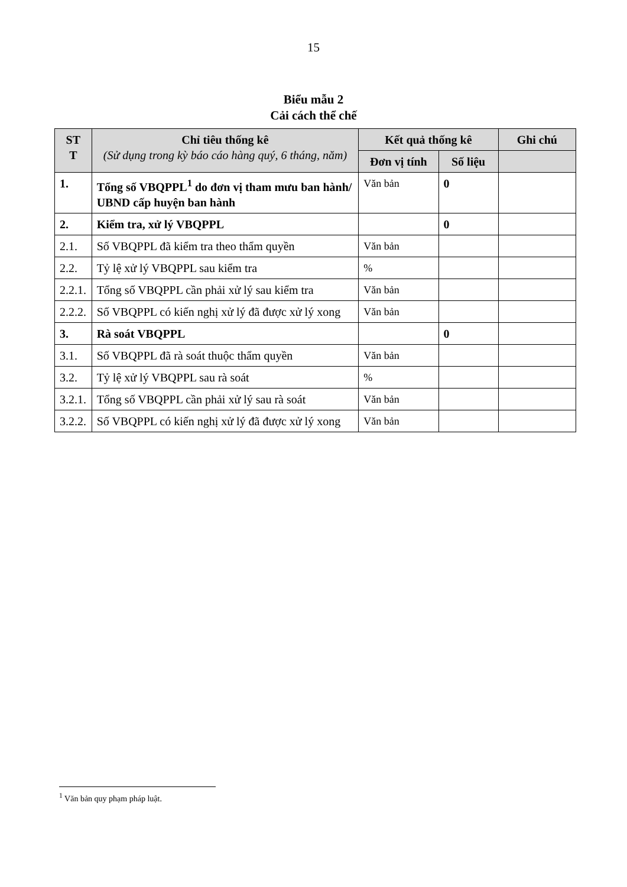15
Biểu mẫu 2
Cải cách thể chế
| ST T | Chỉ tiêu thống kê (Sử dụng trong kỳ báo cáo hàng quý, 6 tháng, năm) | Kết quả thống kê | | Ghi chú |
| --- | --- | --- | --- | --- |
| | | Đơn vị tính | Số liệu | |
| 1. | Tổng số VBQPPL<sup>1</sup> do đơn vị tham mưu ban hành/ UBND cấp huyện ban hành | Văn bản | 0 | |
| 2. | Kiểm tra, xử lý VBQPPL | | 0 | |
| 2.1. | Số VBQPPL đã kiểm tra theo thẩm quyền | Văn bản | | |
| 2.2. | Tỷ lệ xử lý VBQPPL sau kiểm tra | % | | |
| 2.2.1. | Tổng số VBQPPL cần phải xử lý sau kiểm tra | Văn bản | | |
| 2.2.2. | Số VBQPPL có kiến nghị xử lý đã được xử lý xong | Văn bản | | |
| 3. | Rà soát VBQPPL | | 0 | |
| 3.1. | Số VBQPPL đã rà soát thuộc thẩm quyền | Văn bản | | |
| 3.2. | Tỷ lệ xử lý VBQPPL sau rà soát | % | | |
| 3.2.1. | Tổng số VBQPPL cần phải xử lý sau rà soát | Văn bản | | |
| 3.2.2. | Số VBQPPL có kiến nghị xử lý đã được xử lý xong | Văn bản | | |
<sup>1</sup> Văn bản quy phạm pháp luật.